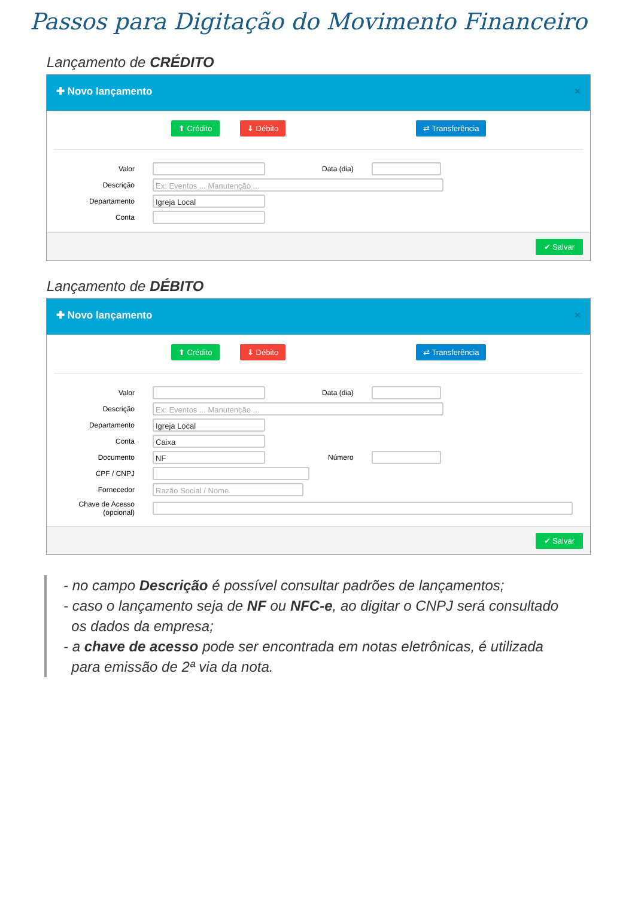Passos para Digitação do Movimento Financeiro
Lançamento de CRÉDITO
✚ Novo lançamento ×
⬆ Crédito ⬇ Débito ⇄ Transferência
Valor Data (dia)
Descrição
Ex: Eventos ... Manutenção ...
Departamento
Igreja Local
Conta
✔ Salvar
Lançamento de DÉBITO
✚ Novo lançamento ×
⬆ Crédito ⬇ Débito ⇄ Transferência
Valor Data (dia)
Descrição
Ex: Eventos ... Manutenção ...
Departamento
Igreja Local
Conta
Caixa
Documento
NF
Número
CPF / CNPJ
Fornecedor
Razão Social / Nome
Chave de Acesso
(opcional)
✔ Salvar
- no campo Descrição é possível consultar padrões de lançamentos;
- caso o lançamento seja de NF ou NFC-e, ao digitar o CNPJ será consultado
os dados da empresa;
- a chave de acesso pode ser encontrada em notas eletrônicas, é utilizada
para emissão de 2ª via da nota.